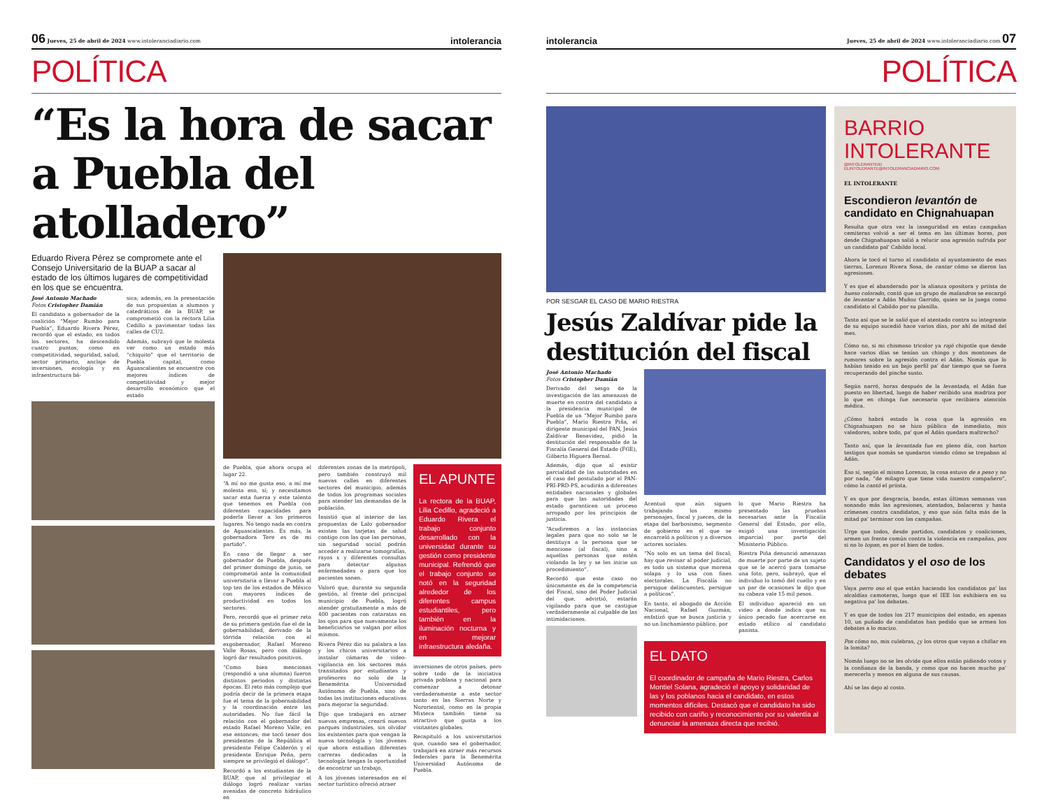06 Jueves, 25 de abril de 2024 www.intoleranciadiario.com
intolerancia
POLÍTICA
“Es la hora de sacar a Puebla del atolladero”
Eduardo Rivera Pérez se compromete ante el Consejo Universitario de la BUAP a sacar al estado de los últimos lugares de competitividad en los que se encuentra.
José Antonio Machado
Fotos Cristopher Damián
El candidato a gobernador de la coalición “Mejor Rumbo para Puebla”, Eduardo Rivera Pérez, recordó que el estado, en todos los sectores, ha descendido cuatro puntos, como en competitividad, seguridad, salud, sector primario, anclaje de inversiones, ecología y en infraestructura bá-
sica; además, en la presentación de sus propuestas a alumnos y catedráticos de la BUAP, se comprometió con la rectora Lilia Cedillo a pavimentar todas las calles de CU2.
Además, subrayó que le molesta ver como un estado más “chiquito” que el territorio de Puebla capital, como Aguascalientes se encuentre con mejores índices de competitividad y mejor desarrollo económico que el estado
de Puebla, que ahora ocupa el lugar 22.
“A mí no me gusta eso, a mí me molesta eso, sí; y necesitamos sacar esta fuerza y este talento que tenemos en Puebla con diferentes capacidades para poderla llevar a los primeros lugares. No tengo nada en contra de Aguascalientes. Es más, la gobernadora Tere es de mi partido”.
En caso de llegar a ser gobernador de Puebla, después del primer domingo de junio, se comprometió ante la comunidad universitaria a llevar a Puebla al top ten de los estados de México con mayores índices de productividad en todos los sectores.
Pero, recordó que el primer reto de su primera gestión fue el de la gobernabilidad, derivado de la tórrida relación con el exgobernador, Rafael Moreno Valle Rosas, pero con diálogo logró dar resultados positivos.
“Como bien mencionas (respondió a una alumna) fueron distintos periodos y distintas épocas. El reto más complejo que podría decir de la primera etapa fue el tema de la gobernabilidad y la coordinación entre las autoridades. No fue fácil la relación con el gobernador del estado Rafael Moreno Valle, en ese entonces; me tocó tener dos presidentes de la República el presidente Felipe Calderón y el presidente Enrique Peña, pero siempre se privilegió el diálogo”.
Recordó a los estudiantes de la BUAP, que al privilegiar el diálogo logró realizar varias avenidas de concreto hidráulico en
diferentes zonas de la metrópoli, pero también construyó mil nuevas calles en diferentes sectores del municipio, además de todos los programas sociales para atender las demandas de la población.
Insistió que al interior de las propuestas de Lalo gobernador existen las tarjetas de salud contigo con las que las personas, sin seguridad social podrán acceder a realizarse tomografías, rayos x y diferentes consultas para detectar algunas enfermedades o para que los pacientes sanen.
Valoró que, durante su segunda gestión, al frente del principal municipio de Puebla, logró atender gratuitamente a más de 400 pacientes con cataratas en los ojos para que nuevamente los beneficiarios se valgan por ellos mismos.
Rivera Pérez dio su palabra a las y los chicos universitarios a instalar cámaras de video-vigilancia en los sectores más transitados por estudiantes y profesores no solo de la Benemérita Universidad Autónoma de Puebla, sino de todas las instituciones educativas para mejorar la seguridad.
Dijo que trabajará en atraer nuevas empresas, creará nuevos parques industriales, sin olvidar los existentes para que vengan la nueva tecnología y los jóvenes que ahora estudian diferentes carreras dedicadas a la tecnología tengan la oportunidad de encontrar un trabajo.
A los jóvenes interesados en el sector turístico ofreció atraer
EL APUNTE
La rectora de la BUAP, Lilia Cedillo, agradeció a Eduardo Rivera el trabajo conjunto desarrollado con la universidad durante su gestión como presidente municipal. Refrendó que el trabajo conjunto se notó en la seguridad alrededor de los diferentes campus estudiantiles, pero también en la iluminación nocturna y en mejorar infraestructura aledaña.
inversiones de otros países, pero sobre todo de la iniciativa privada poblana y nacional para comenzar a detonar verdaderamente a este sector tanto en las Sierras Norte y Nororiental, como en la propia Mixteca también tiene su atractivo que gusta a los visitantes globales.
Recapituló a los universitarios que, cuando sea el gobernador, trabajará en atraer más recursos federales para la Benemérita Universidad Autónoma de Puebla.
intolerancia
Jueves, 25 de abril de 2024 www.intoleranciadiario.com 07
POLÍTICA
POR SESGAR EL CASO DE MARIO RIESTRA
Jesús Zaldívar pide la destitución del fiscal
José Antonio Machado
Fotos Cristopher Damián
Derivado del sesgo de la investigación de las amenazas de muerte en contra del candidato a la presidencia municipal de Puebla de un “Mejor Rumbo para Puebla”, Mario Riestra Piña, el dirigente municipal del PAN, Jesús Zaldívar Benavidez, pidió la destitución del responsable de la Fiscalía General del Estado (FGE), Gilberto Higuera Bernal.
Además, dijo que al existir parcialidad de las autoridades en el caso del postulado por el PAN-PRI-PRD-PS, acudirán a diferentes entidades nacionales y globales para que las autoridades del estado garanticen un proceso arropado por los principios de justicia.
“Acudiremos a las instancias legales para que no solo se le destituya a la persona que se mencione (al fiscal), sino a aquellas personas que estén violando la ley y se les inicie un procedimiento”.
Recordó que este caso no únicamente es de la competencia del Fiscal, sino del Poder Judicial del que, advirtió, estarán vigilando para que se castigue verdaderamente al culpable de las intimidaciones.
Acentuó que aún siguen trabajando los mismo personajes, fiscal y jueces, de la etapa del barbosismo, segmento de gobierno en el que se encarceló a políticos y a diversos actores sociales.
“No solo es un tema del fiscal; hay que revisar al poder judicial, es todo un sistema que morena solapa y lo usa con fines electorales. La Fiscalía no persigue delincuentes, persigue a políticos”.
En tanto, el abogado de Acción Nacional, Rafael Guzmán, enfatizó que se busca justicia y no un linchamiento público, por
lo que Mario Riestra ha presentado las pruebas necesarias ante la Fiscalía General del Estado, por ello, exigió una investigación imparcial por parte del Ministerio Público.
Riestra Piña denunció amenazas de muerte por parte de un sujeto que se le acercó para tomarse una foto, pero, subrayó, que el individuo lo tomó del cuello y en un par de ocasiones le dijo que su cabeza vale 15 mil pesos.
El individuo apareció en un video a donde indica que su único pecado fue acercarse en estado etílico al candidato panista.
EL DATO
El coordinador de campaña de Mario Riestra, Carlos Montiel Solana, agradeció el apoyo y solidaridad de las y los poblanos hacia el candidato, en estos momentos difíciles. Destacó que el candidato ha sido recibido con cariño y reconocimiento por su valentía al denunciar la amenaza directa que recibió.
BARRIO
INTOLERANTE
@INTOLERANTEID
ELINTOLERANTE@INTOLERANCIADIARIO.COM
EL INTOLERANTE
Escondieron levantón de candidato en Chignahuapan
Resulta que otra vez la inseguridad en estas campañas cemiteras volvió a ser el tema en las últimas horas, pos desde Chignahuapan salió a relucir una agresión sufrida por un candidato pal' Cabildo local.
Ahora le tocó el turno al candidato al ayuntamiento de esas tierras, Lorenzo Rivera Sosa, de cantar cómo se dieron las agresiones.
Y es que el abanderado por la alianza opositora y priista de hueso colorado, contó que un grupo de malandros se encargó de levantar a Adán Muñoz Garrido, quien se la juega como candidato al Cabildo por su planilla.
Tanto así que se le salió que el atentado contra su integrante de su equipo sucedió hace varios días, por ahí de mitad del mes.
Cómo no, si mi chismoso tricolor ya rajó chipotle que desde hace varios días se tenían un chingo y dos montones de rumores sobre la agresión contra el Adán. Nomás que lo habían tenido en un bajo perfil pa' dar tiempo que se fuera recuperando del pinche susto.
Según narró, horas después de la levantada, el Adán fue puesto en libertad, luego de haber recibido una madriza por lo que en chinga fue necesario que recibiera atención médica.
¿Cómo habrá estado la cosa que la agresión en Chignahuapan no se hizo pública de inmediato, mis valedores, sobre todo, pa' que el Adán quedara maltrecho?
Tanto así, que la levantada fue en pleno día, con hartos testigos que nomás se quedaron viendo cómo se trepaban al Adán.
Eso sí, según el mismo Lorenzo, la cosa estuvo de a peso y no por nada, “de milagro que tiene vida nuestro compañero”, cómo la cantó el priista.
Y es que por desgracia, banda, estas últimas semanas van sonando más las agresiones, atentados, balaceras y hasta crímenes contra candidatos, y eso que aún falta más de la mitad pa' terminar con las campañas.
Urge que todos, desde partidos, candidatos y coaliciones, armen un frente común contra la violencia en campañas, pos si no lo topan, es por el bien de todos.
Candidatos y el oso de los debates
Vaya perro oso el que están haciendo los candidatos pa' las alcaldías camoteras, luego que el IEE los exhibiera en su negativa pa' los debates.
Y es que de todos los 217 municipios del estado, en apenas 10, un puñado de candidatos han pedido que se armen los debates a lo macizo.
Pos cómo no, mis culebras, ¿y los otros que vayan a chiflar en la lomita?
Nomás luego no se les olvide que ellos están pidiendo votos y la confianza de la banda, y como que no hacen mucho pa' merecerla y menos en alguna de sus causas.
Ahí se las dejo al costo.